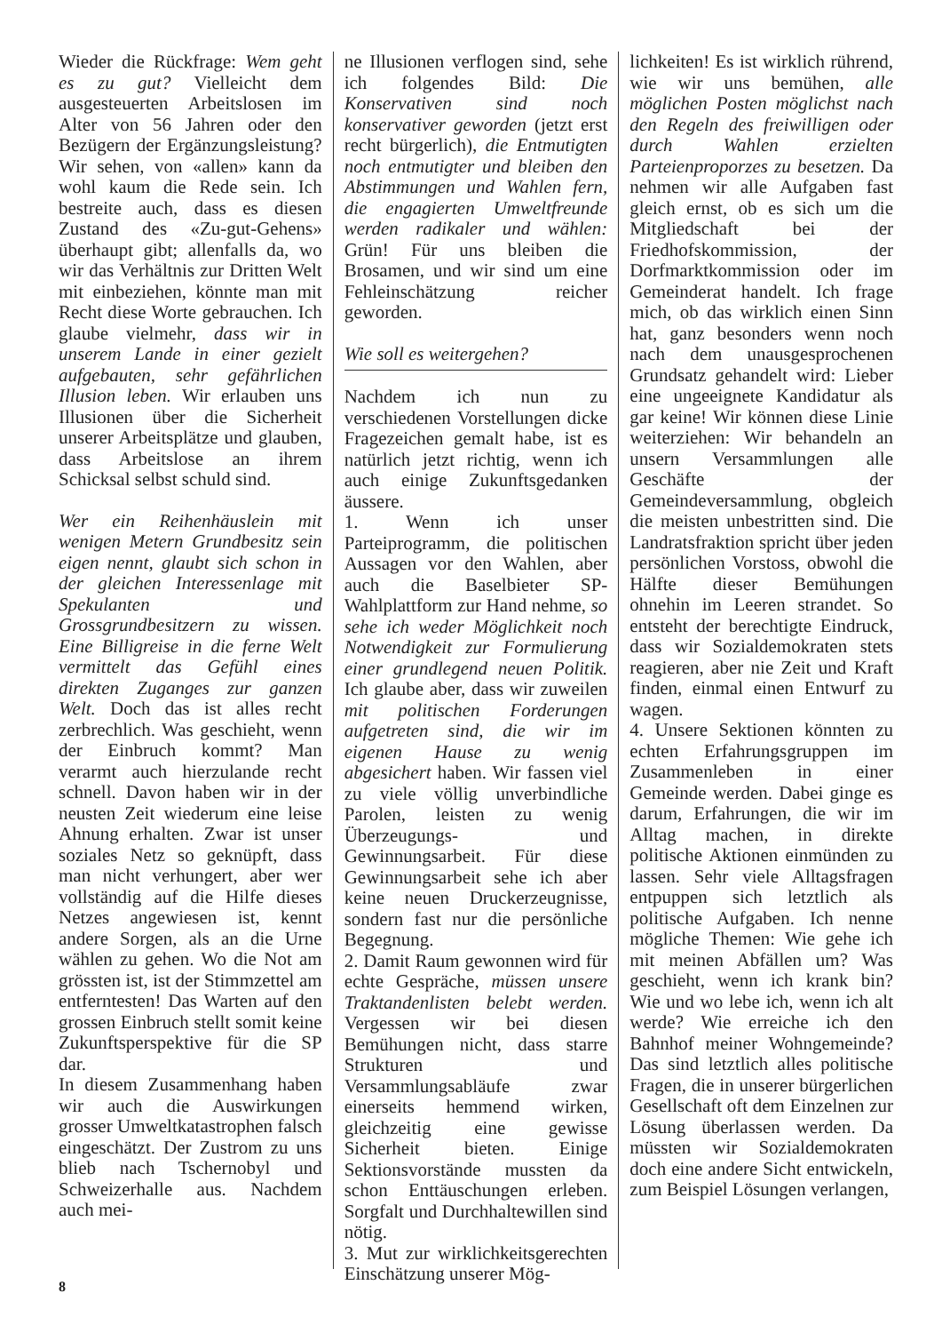Wieder die Rückfrage: Wem geht es zu gut? Vielleicht dem ausgesteuerten Arbeitslosen im Alter von 56 Jahren oder den Bezügern der Ergänzungsleistung? Wir sehen, von «allen» kann da wohl kaum die Rede sein. Ich bestreite auch, dass es diesen Zustand des «Zu-gut-Gehens» überhaupt gibt; allenfalls da, wo wir das Verhältnis zur Dritten Welt mit einbeziehen, könnte man mit Recht diese Worte gebrauchen. Ich glaube vielmehr, dass wir in unserem Lande in einer gezielt aufgebauten, sehr gefährlichen Illusion leben. Wir erlauben uns Illusionen über die Sicherheit unserer Arbeitsplätze und glauben, dass Arbeitslose an ihrem Schicksal selbst schuld sind.
Wer ein Reihenhäuslein mit wenigen Metern Grundbesitz sein eigen nennt, glaubt sich schon in der gleichen Interessenlage mit Spekulanten und Grossgrundbesitzern zu wissen. Eine Billigreise in die ferne Welt vermittelt das Gefühl eines direkten Zuganges zur ganzen Welt. Doch das ist alles recht zerbrechlich. Was geschieht, wenn der Einbruch kommt? Man verarmt auch hierzulande recht schnell. Davon haben wir in der neusten Zeit wiederum eine leise Ahnung erhalten. Zwar ist unser soziales Netz so geknüpft, dass man nicht verhungert, aber wer vollständig auf die Hilfe dieses Netzes angewiesen ist, kennt andere Sorgen, als an die Urne wählen zu gehen. Wo die Not am grössten ist, ist der Stimmzettel am entferntesten! Das Warten auf den grossen Einbruch stellt somit keine Zukunftsperspektive für die SP dar.
In diesem Zusammenhang haben wir auch die Auswirkungen grosser Umweltkatastrophen falsch eingeschätzt. Der Zustrom zu uns blieb nach Tschernobyl und Schweizerhalle aus. Nachdem auch mei-
ne Illusionen verflogen sind, sehe ich folgendes Bild: Die Konservativen sind noch konservativer geworden (jetzt erst recht bürgerlich), die Entmutigten noch entmutigter und bleiben den Abstimmungen und Wahlen fern, die engagierten Umweltfreunde werden radikaler und wählen: Grün! Für uns bleiben die Brosamen, und wir sind um eine Fehleinschätzung reicher geworden.
Wie soll es weitergehen?
Nachdem ich nun zu verschiedenen Vorstellungen dicke Fragezeichen gemalt habe, ist es natürlich jetzt richtig, wenn ich auch einige Zukunftsgedanken äussere.
1. Wenn ich unser Parteiprogramm, die politischen Aussagen vor den Wahlen, aber auch die Baselbieter SP-Wahlplattform zur Hand nehme, so sehe ich weder Möglichkeit noch Notwendigkeit zur Formulierung einer grundlegend neuen Politik. Ich glaube aber, dass wir zuweilen mit politischen Forderungen aufgetreten sind, die wir im eigenen Hause zu wenig abgesichert haben. Wir fassen viel zu viele völlig unverbindliche Parolen, leisten zu wenig Überzeugungs- und Gewinnungsarbeit. Für diese Gewinnungsarbeit sehe ich aber keine neuen Druckerzeugnisse, sondern fast nur die persönliche Begegnung.
2. Damit Raum gewonnen wird für echte Gespräche, müssen unsere Traktandenlisten belebt werden. Vergessen wir bei diesen Bemühungen nicht, dass starre Strukturen und Versammlungsabläufe zwar einerseits hemmend wirken, gleichzeitig eine gewisse Sicherheit bieten. Einige Sektionsvorstände mussten da schon Enttäuschungen erleben. Sorgfalt und Durchhaltewillen sind nötig.
3. Mut zur wirklichkeitsgerechten Einschätzung unserer Mög-
lichkeiten! Es ist wirklich rührend, wie wir uns bemühen, alle möglichen Posten möglichst nach den Regeln des freiwilligen oder durch Wahlen erzielten Parteienproporzes zu besetzen. Da nehmen wir alle Aufgaben fast gleich ernst, ob es sich um die Mitgliedschaft bei der Friedhofskommission, der Dorfmarktkommission oder im Gemeinderat handelt. Ich frage mich, ob das wirklich einen Sinn hat, ganz besonders wenn noch nach dem unausgesprochenen Grundsatz gehandelt wird: Lieber eine ungeeignete Kandidatur als gar keine! Wir können diese Linie weiterziehen: Wir behandeln an unsern Versammlungen alle Geschäfte der Gemeindeversammlung, obgleich die meisten unbestritten sind. Die Landratsfraktion spricht über jeden persönlichen Vorstoss, obwohl die Hälfte dieser Bemühungen ohnehin im Leeren strandet. So entsteht der berechtigte Eindruck, dass wir Sozialdemokraten stets reagieren, aber nie Zeit und Kraft finden, einmal einen Entwurf zu wagen.
4. Unsere Sektionen könnten zu echten Erfahrungsgruppen im Zusammenleben in einer Gemeinde werden. Dabei ginge es darum, Erfahrungen, die wir im Alltag machen, in direkte politische Aktionen einmünden zu lassen. Sehr viele Alltagsfragen entpuppen sich letztlich als politische Aufgaben. Ich nenne mögliche Themen: Wie gehe ich mit meinen Abfällen um? Was geschieht, wenn ich krank bin? Wie und wo lebe ich, wenn ich alt werde? Wie erreiche ich den Bahnhof meiner Wohngemeinde? Das sind letztlich alles politische Fragen, die in unserer bürgerlichen Gesellschaft oft dem Einzelnen zur Lösung überlassen werden. Da müssten wir Sozialdemokraten doch eine andere Sicht entwickeln, zum Beispiel Lösungen verlangen,
8